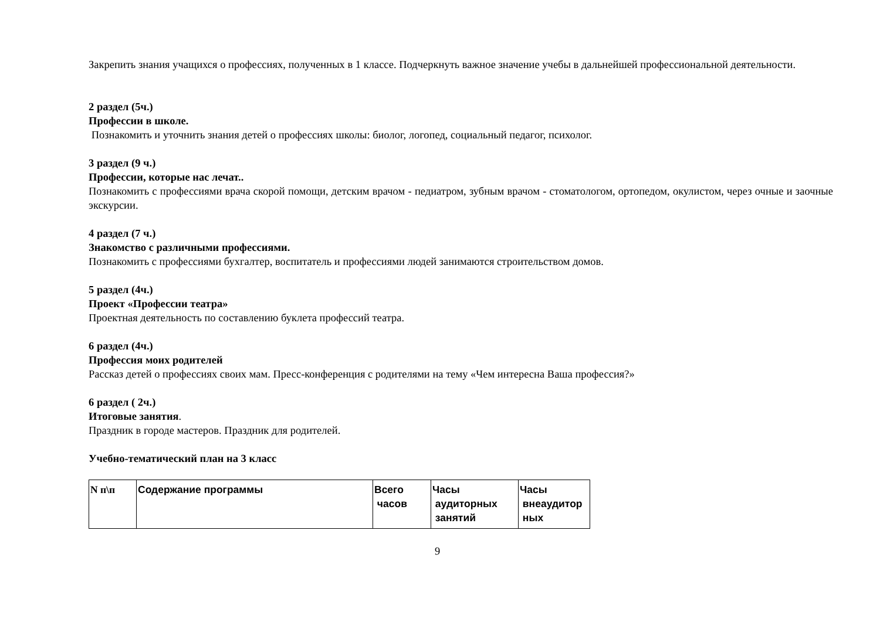Закрепить знания учащихся о профессиях, полученных в 1 классе. Подчеркнуть важное значение учебы в дальнейшей профессиональной деятельности.
2 раздел (5ч.)
Профессии в школе.
Познакомить и уточнить знания детей о профессиях школы: биолог, логопед, социальный педагог, психолог.
3 раздел (9 ч.)
Профессии, которые нас лечат..
Познакомить с профессиями врача скорой помощи, детским врачом - педиатром, зубным врачом - стоматологом, ортопедом, окулистом, через очные и заочные экскурсии.
4 раздел (7 ч.)
Знакомство с различными профессиями.
Познакомить с профессиями бухгалтер, воспитатель и профессиями людей занимаются строительством домов.
5 раздел (4ч.)
Проект «Профессии театра»
Проектная деятельность по составлению буклета профессий театра.
6 раздел (4ч.)
Профессия моих родителей
Рассказ детей о профессиях своих мам. Пресс-конференция с родителями на тему «Чем интересна Ваша профессия?»
6 раздел ( 2ч.)
Итоговые занятия.
Праздник в городе мастеров. Праздник для родителей.
Учебно-тематический план на 3 класс
| N п\п | Содержание программы | Всего часов | Часы аудиторных занятий | Часы внеаудитор ных |
| --- | --- | --- | --- | --- |
9